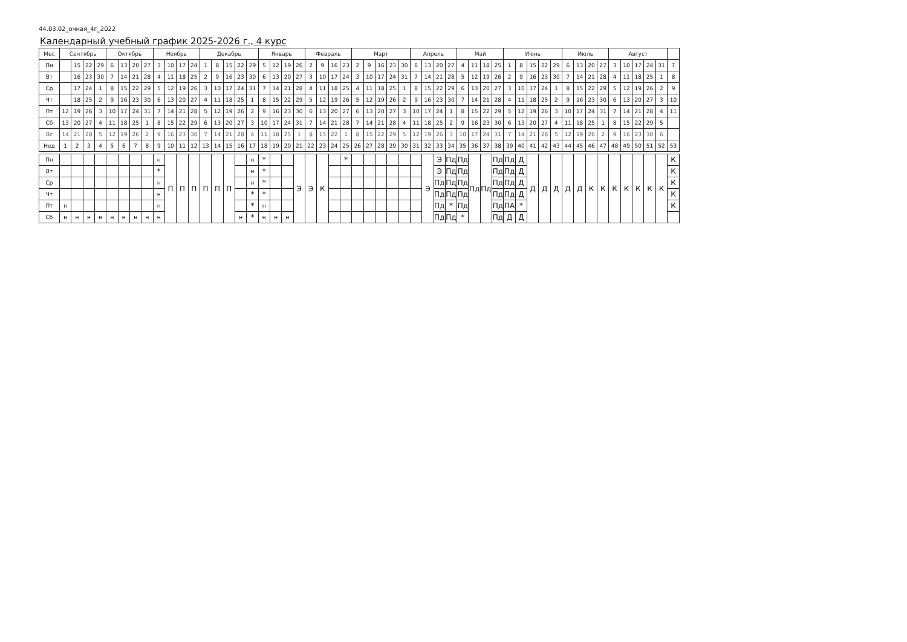44.03.02_очная_4г_2022
Календарный учебный график 2025-2026 г., 4 курс
| Мес | Сентябрь | | | | Октябрь | | | | Ноябрь | | | | Декабрь | | | | | Январь | | | | Февраль | | | | Март | | | | | Апрель | | | | Май | | | | Июнь | | | | | Июль | | | | Август | | | | | |
| --- | --- | --- | --- | --- | --- | --- | --- | --- | --- | --- | --- | --- | --- | --- | --- | --- | --- | --- | --- | --- | --- | --- | --- | --- | --- | --- | --- | --- | --- | --- | --- | --- | --- | --- | --- | --- | --- | --- | --- | --- | --- | --- | --- | --- | --- | --- | --- | --- | --- | --- | --- | --- | --- |
| Пн | | 15 | 22 | 29 | 6 | 13 | 20 | 27 | 3 | 10 | 17 | 24 | 1 | 8 | 15 | 22 | 29 | 5 | 12 | 19 | 26 | 2 | 9 | 16 | 23 | 2 | 9 | 16 | 23 | 30 | 6 | 13 | 20 | 27 | 4 | 11 | 18 | 25 | 1 | 8 | 15 | 22 | 29 | 6 | 13 | 20 | 27 | 3 | 10 | 17 | 24 | 31 | 7 |
| Вт | | 16 | 23 | 30 | 7 | 14 | 21 | 28 | 4 | 11 | 18 | 25 | 2 | 9 | 16 | 23 | 30 | 6 | 13 | 20 | 27 | 3 | 10 | 17 | 24 | 3 | 10 | 17 | 24 | 31 | 7 | 14 | 21 | 28 | 5 | 12 | 19 | 26 | 2 | 9 | 16 | 23 | 30 | 7 | 14 | 21 | 28 | 4 | 11 | 18 | 25 | 1 | 8 |
| Ср | | 17 | 24 | 1 | 8 | 15 | 22 | 29 | 5 | 12 | 19 | 26 | 3 | 10 | 17 | 24 | 31 | 7 | 14 | 21 | 28 | 4 | 11 | 18 | 25 | 4 | 11 | 18 | 25 | 1 | 8 | 15 | 22 | 29 | 6 | 13 | 20 | 27 | 3 | 10 | 17 | 24 | 1 | 8 | 15 | 22 | 29 | 5 | 12 | 19 | 26 | 2 | 9 |
| Чт | | 18 | 25 | 2 | 9 | 16 | 23 | 30 | 6 | 13 | 20 | 27 | 4 | 11 | 18 | 25 | 1 | 8 | 15 | 22 | 29 | 5 | 12 | 19 | 26 | 5 | 12 | 19 | 26 | 2 | 9 | 16 | 23 | 30 | 7 | 14 | 21 | 28 | 4 | 11 | 18 | 25 | 2 | 9 | 16 | 23 | 30 | 6 | 13 | 20 | 27 | 3 | 10 |
| Пт | 12 | 19 | 26 | 3 | 10 | 17 | 24 | 31 | 7 | 14 | 21 | 28 | 5 | 12 | 19 | 26 | 2 | 9 | 16 | 23 | 30 | 6 | 13 | 20 | 27 | 6 | 13 | 20 | 27 | 3 | 10 | 17 | 24 | 1 | 8 | 15 | 22 | 29 | 5 | 12 | 19 | 26 | 3 | 10 | 17 | 24 | 31 | 7 | 14 | 21 | 28 | 4 | 11 |
| Сб | 13 | 20 | 27 | 4 | 11 | 18 | 25 | 1 | 8 | 15 | 22 | 29 | 6 | 13 | 20 | 27 | 3 | 10 | 17 | 24 | 31 | 7 | 14 | 21 | 28 | 7 | 14 | 21 | 28 | 4 | 11 | 18 | 25 | 2 | 9 | 16 | 23 | 30 | 6 | 13 | 20 | 27 | 4 | 11 | 18 | 25 | 1 | 8 | 15 | 22 | 29 | 5 | |
| Вс | 14 | 21 | 28 | 5 | 12 | 19 | 26 | 2 | 9 | 16 | 23 | 30 | 7 | 14 | 21 | 28 | 4 | 11 | 18 | 25 | 1 | 8 | 15 | 22 | 1 | 8 | 15 | 22 | 29 | 5 | 12 | 19 | 26 | 3 | 10 | 17 | 24 | 31 | 7 | 14 | 21 | 28 | 5 | 12 | 19 | 26 | 2 | 9 | 16 | 23 | 30 | 6 | |
| Нед | 1 | 2 | 3 | 4 | 5 | 6 | 7 | 8 | 9 | 10 | 11 | 12 | 13 | 14 | 15 | 16 | 17 | 18 | 19 | 20 | 21 | 22 | 23 | 24 | 25 | 26 | 27 | 28 | 29 | 30 | 31 | 32 | 33 | 34 | 35 | 36 | 37 | 38 | 39 | 40 | 41 | 42 | 43 | 44 | 45 | 46 | 47 | 48 | 49 | 50 | 51 | 52 | 53 |
| Пн | | | | | | | | | н | П | П | П | П | П | П | | н | * | | | Э | Э | К | | * | | | | | | | Э | Э | Пд | Пд | Пд | Пд | Пд | Пд | Д | Д | Д | Д | Д | Д | К | К | К | К | К | К | К | К |
| Вт | | | | | | | | | * | | | | | | | | н | * | | | | | | | | | | | | | | | Э | Пд | Пд | | | Пд | Пд | Д | | | | | | | | | | | | | К |
| Ср | | | | | | | | | н | | | | | | | | н | * | | | | | | | | | | | | | | | Пд | Пд | Пд | | | Пд | Пд | Д | | | | | | | | | | | | | К |
| Чт | | | | | | | | | н | | | | | | | | * | * | | | | | | | | | | | | | | | Пд | Пд | Пд | | | Пд | Пд | Д | | | | | | | | | | | | | К |
| Пт | н | | | | | | | | н | | | | | | | | * | н | | | | | | | | | | | | | | | Пд | * | Пд | | | Пд | ПА | * | | | | | | | | | | | | | К |
| Сб | н | н | н | н | н | н | н | н | н | | | | | | | н | * | н | н | н | | | | | | | | | | | | | Пд | Пд | * | | | Пд | Д | Д | | | | | | | | | | | | | |